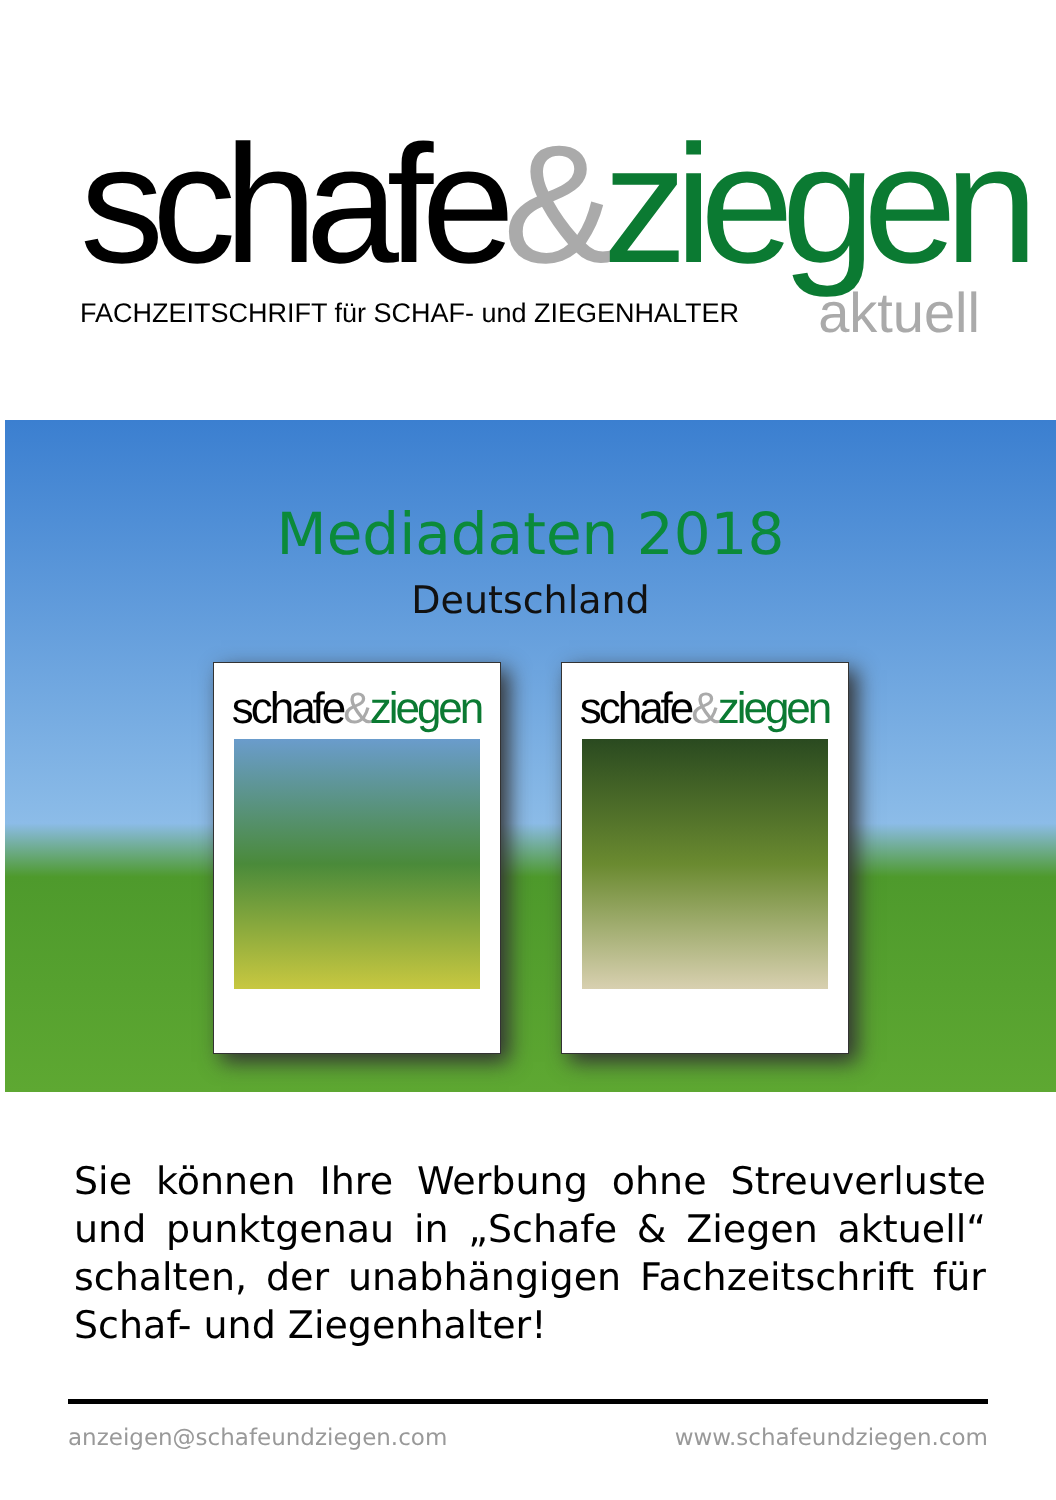schafe&ziegen
FACHZEITSCHRIFT für SCHAF- und ZIEGENHALTER aktuell
Mediadaten 2018
Deutschland
schafe&ziegen schafe&ziegen
Sie können Ihre Werbung ohne Streuverluste und punktgenau in „Schafe & Ziegen aktuell“ schalten, der unabhängigen Fachzeitschrift für Schaf- und Ziegenhalter!
anzeigen@schafeundziegen.com www.schafeundziegen.com